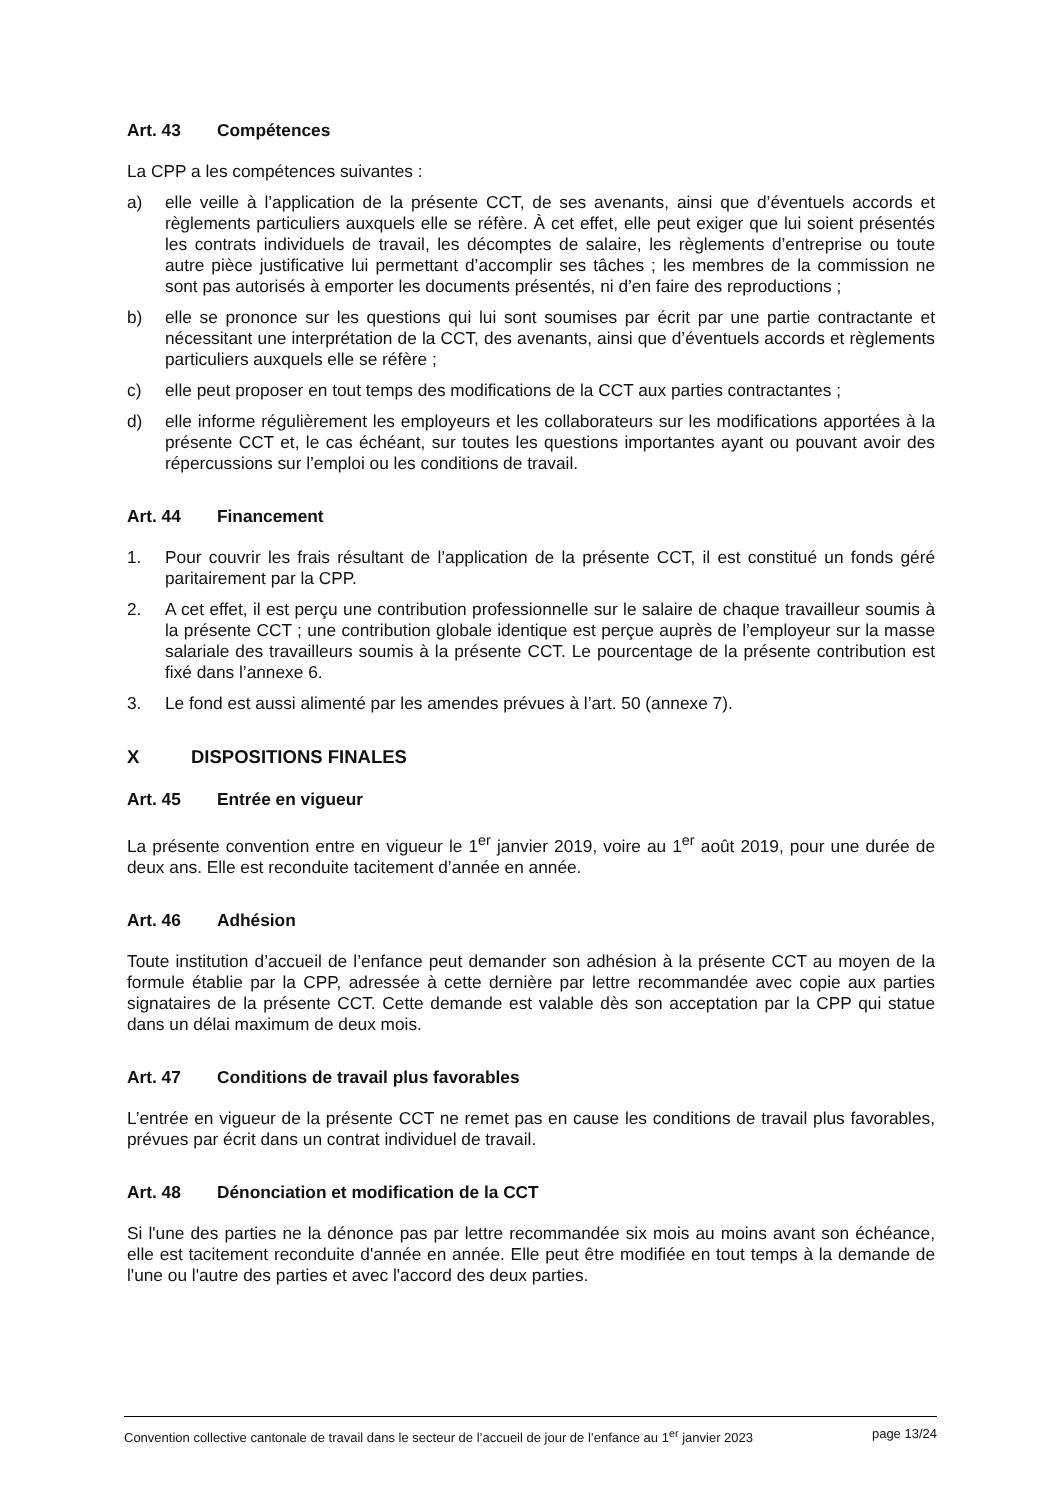Art. 43 Compétences
La CPP a les compétences suivantes :
a) elle veille à l’application de la présente CCT, de ses avenants, ainsi que d’éventuels accords et règlements particuliers auxquels elle se réfère. À cet effet, elle peut exiger que lui soient présentés les contrats individuels de travail, les décomptes de salaire, les règlements d’entreprise ou toute autre pièce justificative lui permettant d’accomplir ses tâches ; les membres de la commission ne sont pas autorisés à emporter les documents présentés, ni d’en faire des reproductions ;
b) elle se prononce sur les questions qui lui sont soumises par écrit par une partie contractante et nécessitant une interprétation de la CCT, des avenants, ainsi que d’éventuels accords et règlements particuliers auxquels elle se réfère ;
c) elle peut proposer en tout temps des modifications de la CCT aux parties contractantes ;
d) elle informe régulièrement les employeurs et les collaborateurs sur les modifications apportées à la présente CCT et, le cas échéant, sur toutes les questions importantes ayant ou pouvant avoir des répercussions sur l’emploi ou les conditions de travail.
Art. 44 Financement
1. Pour couvrir les frais résultant de l’application de la présente CCT, il est constitué un fonds géré paritairement par la CPP.
2. A cet effet, il est perçu une contribution professionnelle sur le salaire de chaque travailleur soumis à la présente CCT ; une contribution globale identique est perçue auprès de l’employeur sur la masse salariale des travailleurs soumis à la présente CCT. Le pourcentage de la présente contribution est fixé dans l’annexe 6.
3. Le fond est aussi alimenté par les amendes prévues à l’art. 50 (annexe 7).
X DISPOSITIONS FINALES
Art. 45 Entrée en vigueur
La présente convention entre en vigueur le 1<sup>er</sup> janvier 2019, voire au 1<sup>er</sup> août 2019, pour une durée de deux ans. Elle est reconduite tacitement d’année en année.
Art. 46 Adhésion
Toute institution d’accueil de l’enfance peut demander son adhésion à la présente CCT au moyen de la formule établie par la CPP, adressée à cette dernière par lettre recommandée avec copie aux parties signataires de la présente CCT. Cette demande est valable dès son acceptation par la CPP qui statue dans un délai maximum de deux mois.
Art. 47 Conditions de travail plus favorables
L’entrée en vigueur de la présente CCT ne remet pas en cause les conditions de travail plus favorables, prévues par écrit dans un contrat individuel de travail.
Art. 48 Dénonciation et modification de la CCT
Si l'une des parties ne la dénonce pas par lettre recommandée six mois au moins avant son échéance, elle est tacitement reconduite d'année en année. Elle peut être modifiée en tout temps à la demande de l'une ou l'autre des parties et avec l'accord des deux parties.
Convention collective cantonale de travail dans le secteur de l’accueil de jour de l’enfance au 1<sup>er</sup> janvier 2023 page 13/24